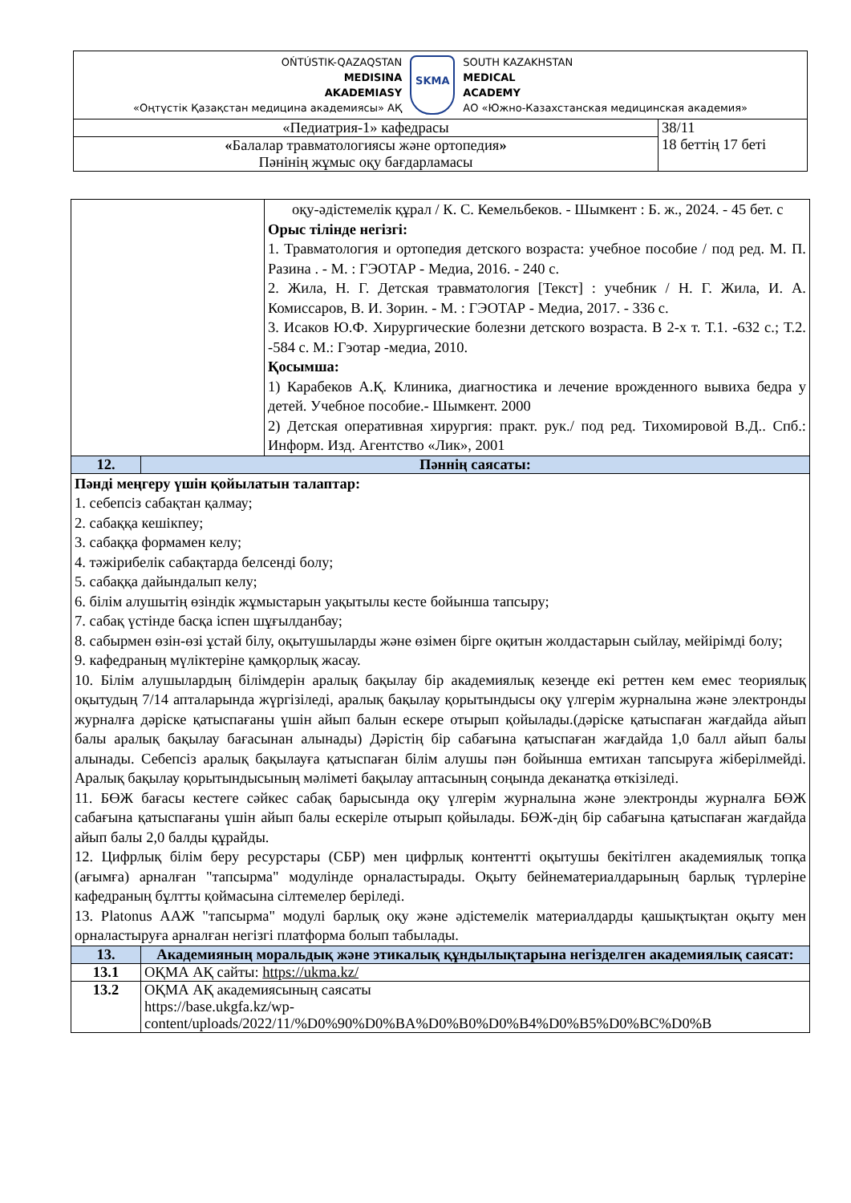| OŃTÚSTIK-QAZAQSTAN MEDISINA AKADEMIASY «Оңтүстік Қазақстан медицина академиясы» АҚ SKMA SOUTH KAZAKHSTAN MEDICAL ACADEMY АО «Южно-Казахстанская медицинская академия» | |
| «Педиатрия-1» кафедрасы | 38/11 18 беттің 17 беті |
| « Балалар травматологиясы және ортопедия » Пәнінің жұмыс оқу бағдарламасы | |
| / / оқу-әдістемелік құрал / К. С. Кемельбеков. - Шымкент : Б. ж., 2024. - 45 бет. с Орыс тілінде негізгі: 1. Травматология и ортопедия детского возраста: учебное пособие / под ред. М. П. Разина . - М. : ГЭОТАР - Медиа, 2016. - 240 с. 2. Жила, Н. Г. Детская травматология [Текст] : учебник / Н. Г. Жила, И. А. Комиссаров, В. И. Зорин. - М. : ГЭОТАР - Медиа, 2017. - 336 с. 3. Исаков Ю.Ф. Хирургические болезни детского возраста. В 2-х т. Т.1. -632 с.; Т.2. -584 с. М.: Гэотар -медиа, 2010. Қосымша: 1) Карабеков А.Қ. Клиника, диагностика и лечение врожденного вывиха бедра у детей. Учебное пособие.- Шымкент. 2000 2) Детская оперативная хирургия: практ. рук./ под ред. Тихомировой В.Д.. Спб.: Информ. Изд. Агентство «Лик», 2001 / | |
| 12. | Пәннің саясаты: |
| Пәнді меңгеру үшін қойылатын талаптар: 1. себепсіз сабақтан қалмау; 2. сабаққа кешікпеу; 3. сабаққа формамен келу; 4. тәжірибелік сабақтарда белсенді болу; 5. сабаққа дайындалып келу; 6. білім алушытің өзіндік жұмыстарын уақытылы кесте бойынша тапсыру; 7. сабақ үстінде басқа іспен шұғылданбау; 8. сабырмен өзін-өзі ұстай білу, оқытушыларды және өзімен бірге оқитын жолдастарын сыйлау, мейірімді болу; 9. кафедраның мүліктеріне қамқорлық жасау. 10. Білім алушылардың білімдерін аралық бақылау бір академиялық кезеңде екі реттен кем емес теориялық оқытудың 7/14 апталарында жүргізіледі, аралық бақылау қорытындысы оқу үлгерім журналына және электронды журналға дәріске қатыспағаны үшін айып балын ескере отырып қойылады.(дәріске қатыспаған жағдайда айып балы аралық бақылау бағасынан алынады) Дәрістің бір сабағына қатыспаған жағдайда 1,0 балл айып балы алынады. Себепсіз аралық бақылауға қатыспаған білім алушы пән бойынша емтихан тапсыруға жіберілмейді. Аралық бақылау қорытындысының мәліметі бақылау аптасының соңында деканатқа өткізіледі. 11. БӨЖ бағасы кестеге сәйкес сабақ барысында оқу үлгерім журналына және электронды журналға БӨЖ сабағына қатыспағаны үшін айып балы ескеріле отырып қойылады. БӨЖ-дің бір сабағына қатыспаған жағдайда айып балы 2,0 балды құрайды. 12. Цифрлық білім беру ресурстары (СБР) мен цифрлық контентті оқытушы бекітілген академиялық топқа (ағымға) арналған "тапсырма" модулінде орналастырады. Оқыту бейнематериалдарының барлық түрлеріне кафедраның бұлтты қоймасына сілтемелер беріледі. 13. Platonus ААЖ "тапсырма" модулі барлық оқу және әдістемелік материалдарды қашықтықтан оқыту мен орналастыруға арналған негізгі платформа болып табылады. | |
| 13. | Академияның моральдық және этикалық құндылықтарына негізделген академиялық саясат: |
| 13.1 | ОҚМА АҚ сайты: https://ukma.kz/ |
| 13.2 | ОҚМА АҚ академиясының саясаты https://base.ukgfa.kz/wp- content/uploads/2022/11/%D0%90%D0%BA%D0%B0%D0%B4%D0%B5%D0%BC%D0%B |